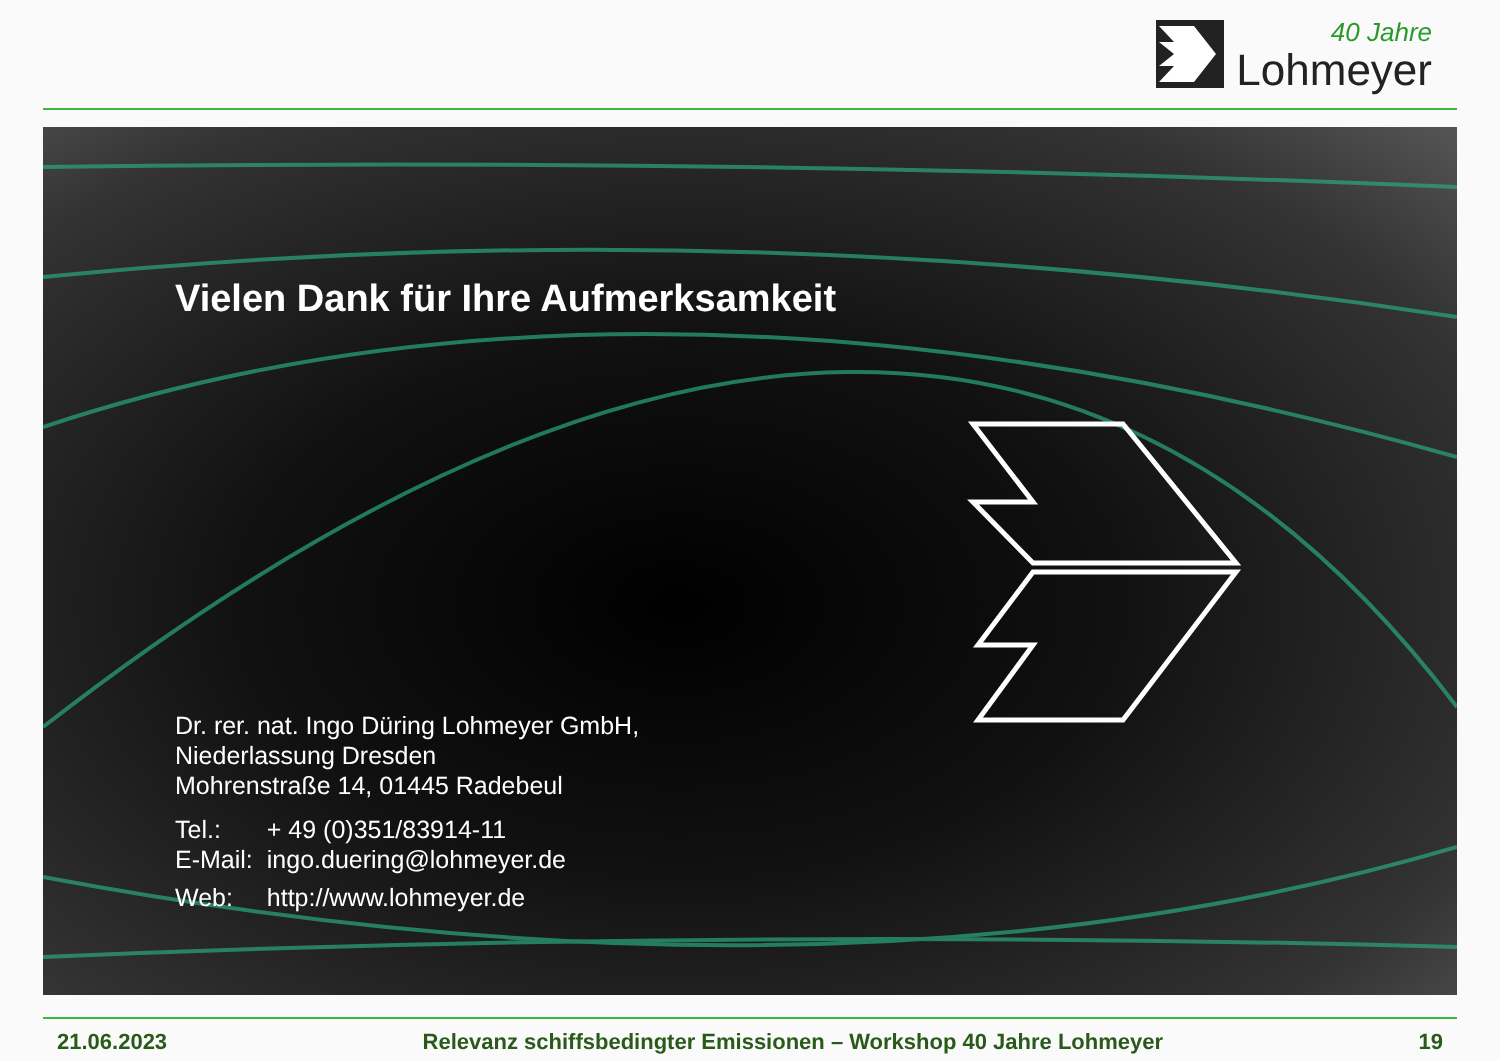40 Jahre
Lohmeyer
Vielen Dank für Ihre Aufmerksamkeit
Dr. rer. nat. Ingo Düring Lohmeyer GmbH,
Niederlassung Dresden
Mohrenstraße 14, 01445 Radebeul
| Tel.: | + 49 (0)351/83914-11 |
| E-Mail: | ingo.duering@lohmeyer.de |
| Web: | http://www.lohmeyer.de |
21.06.2023 Relevanz schiffsbedingter Emissionen – Workshop 40 Jahre Lohmeyer 19